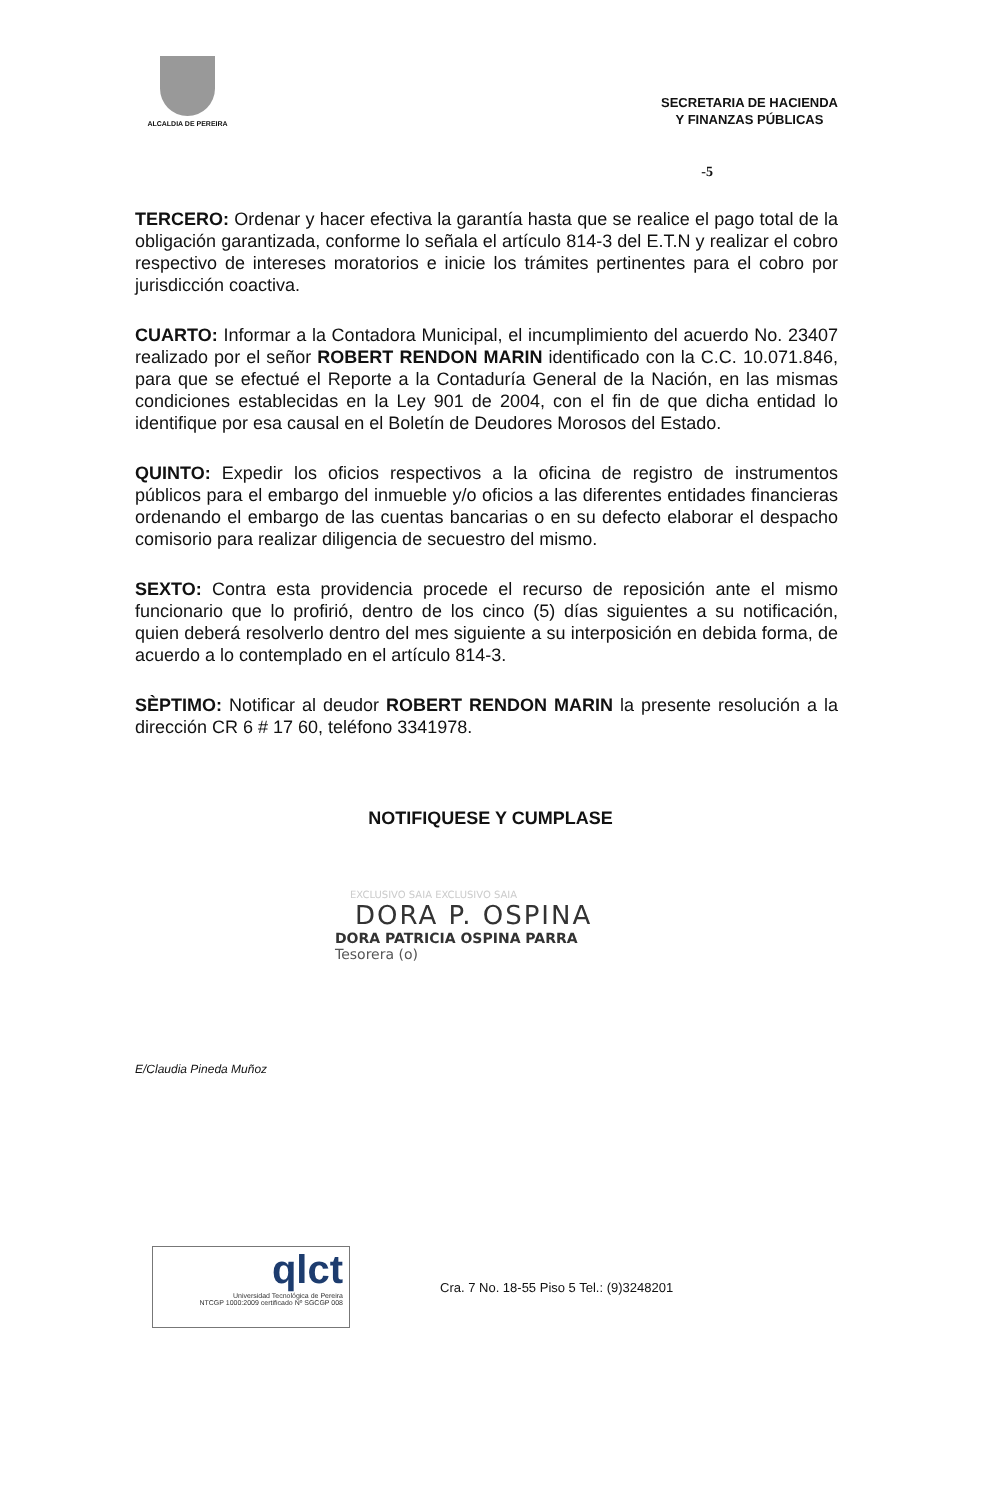ALCALDIA DE PEREIRA
SECRETARIA DE HACIENDA
Y FINANZAS PÚBLICAS
-5
TERCERO: Ordenar y hacer efectiva la garantía hasta que se realice el pago total de la obligación garantizada, conforme lo señala el artículo 814-3 del E.T.N y realizar el cobro respectivo de intereses moratorios e inicie los trámites pertinentes para el cobro por jurisdicción coactiva.
CUARTO: Informar a la Contadora Municipal, el incumplimiento del acuerdo No. 23407 realizado por el señor ROBERT RENDON MARIN identificado con la C.C. 10.071.846, para que se efectué el Reporte a la Contaduría General de la Nación, en las mismas condiciones establecidas en la Ley 901 de 2004, con el fin de que dicha entidad lo identifique por esa causal en el Boletín de Deudores Morosos del Estado.
QUINTO: Expedir los oficios respectivos a la oficina de registro de instrumentos públicos para el embargo del inmueble y/o oficios a las diferentes entidades financieras ordenando el embargo de las cuentas bancarias o en su defecto elaborar el despacho comisorio para realizar diligencia de secuestro del mismo.
SEXTO: Contra esta providencia procede el recurso de reposición ante el mismo funcionario que lo profirió, dentro de los cinco (5) días siguientes a su notificación, quien deberá resolverlo dentro del mes siguiente a su interposición en debida forma, de acuerdo a lo contemplado en el artículo 814-3.
SÈPTIMO: Notificar al deudor ROBERT RENDON MARIN la presente resolución a la dirección CR 6 # 17 60, teléfono 3341978.
NOTIFIQUESE Y CUMPLASE
EXCLUSIVO SAIA EXCLUSIVO SAIA
DORA P. OSPINA
DORA PATRICIA OSPINA PARRA
Tesorera (o)
E/Claudia Pineda Muñoz
qlct
Universidad Tecnológica de Pereira
NTCGP 1000:2009 certificado Nº SGCGP 008
Cra. 7 No. 18-55 Piso 5 Tel.: (9)3248201